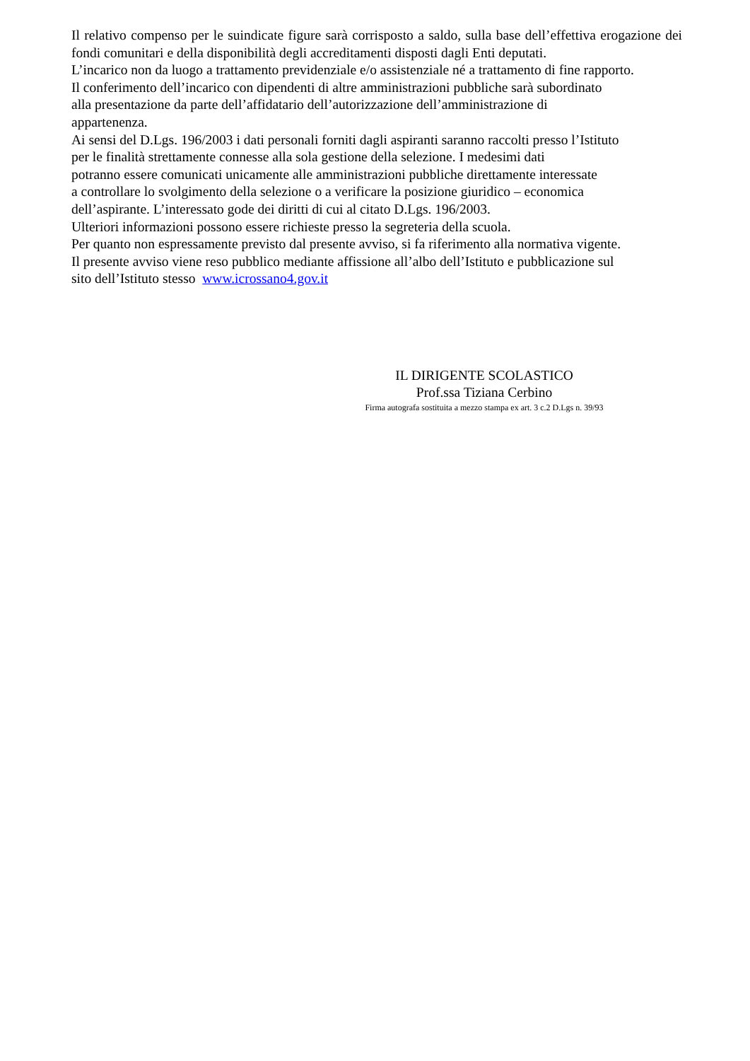Il relativo compenso per le suindicate figure sarà corrisposto a saldo, sulla base dell’effettiva erogazione dei fondi comunitari e della disponibilità degli accreditamenti disposti dagli Enti deputati.
L’incarico non da luogo a trattamento previdenziale e/o assistenziale né a trattamento di fine rapporto.
Il conferimento dell’incarico con dipendenti di altre amministrazioni pubbliche sarà subordinato
alla presentazione da parte dell’affidatario dell’autorizzazione dell’amministrazione di
appartenenza.
Ai sensi del D.Lgs. 196/2003 i dati personali forniti dagli aspiranti saranno raccolti presso l’Istituto
per le finalità strettamente connesse alla sola gestione della selezione. I medesimi dati
potranno essere comunicati unicamente alle amministrazioni pubbliche direttamente interessate
a controllare lo svolgimento della selezione o a verificare la posizione giuridico – economica
dell’aspirante. L’interessato gode dei diritti di cui al citato D.Lgs. 196/2003.
Ulteriori informazioni possono essere richieste presso la segreteria della scuola.
Per quanto non espressamente previsto dal presente avviso, si fa riferimento alla normativa vigente.
Il presente avviso viene reso pubblico mediante affissione all’albo dell’Istituto e pubblicazione sul
sito dell’Istituto stesso www.icrossano4.gov.it
IL DIRIGENTE SCOLASTICO
Prof.ssa Tiziana Cerbino
Firma autografa sostituita a mezzo stampa ex art. 3 c.2 D.Lgs n. 39/93